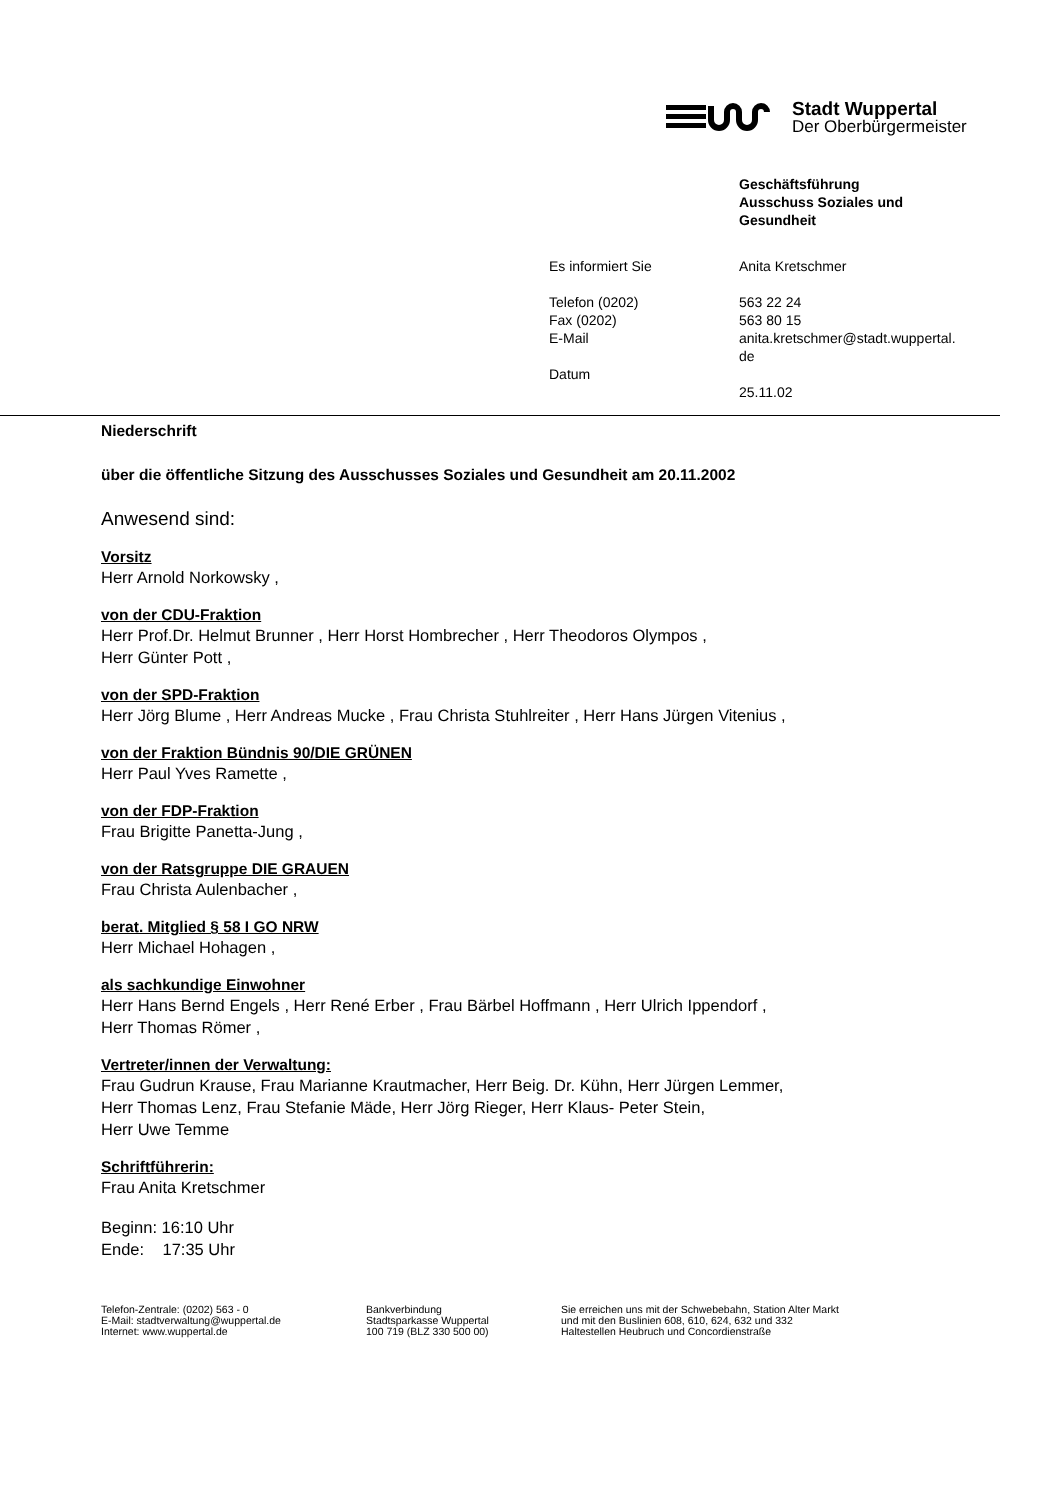Stadt Wuppertal
Der Oberbürgermeister
| | Geschäftsführung Ausschuss Soziales und Gesundheit |
| Es informiert Sie | Anita Kretschmer |
| Telefon (0202) Fax (0202) E-Mail | 563 22 24 563 80 15 anita.kretschmer@stadt.wuppertal. de |
| Datum | 25.11.02 |
Niederschrift
über die öffentliche Sitzung des Ausschusses Soziales und Gesundheit am 20.11.2002
Anwesend sind:
Vorsitz
Herr Arnold Norkowsky ,
von der CDU-Fraktion
Herr Prof.Dr. Helmut Brunner , Herr Horst Hombrecher , Herr Theodoros Olympos ,
Herr Günter Pott ,
von der SPD-Fraktion
Herr Jörg Blume , Herr Andreas Mucke , Frau Christa Stuhlreiter , Herr Hans Jürgen Vitenius ,
von der Fraktion Bündnis 90/DIE GRÜNEN
Herr Paul Yves Ramette ,
von der FDP-Fraktion
Frau Brigitte Panetta-Jung ,
von der Ratsgruppe DIE GRAUEN
Frau Christa Aulenbacher ,
berat. Mitglied § 58 I GO NRW
Herr Michael Hohagen ,
als sachkundige Einwohner
Herr Hans Bernd Engels , Herr René Erber , Frau Bärbel Hoffmann , Herr Ulrich Ippendorf ,
Herr Thomas Römer ,
Vertreter/innen der Verwaltung:
Frau Gudrun Krause, Frau Marianne Krautmacher, Herr Beig. Dr. Kühn, Herr Jürgen Lemmer,
Herr Thomas Lenz, Frau Stefanie Mäde, Herr Jörg Rieger, Herr Klaus- Peter Stein,
Herr Uwe Temme
Schriftführerin:
Frau Anita Kretschmer
Beginn: 16:10 Uhr
Ende: 17:35 Uhr
Telefon-Zentrale: (0202) 563 - 0
E-Mail: stadtverwaltung@wuppertal.de
Internet: www.wuppertal.de
Bankverbindung
Stadtsparkasse Wuppertal
100 719 (BLZ 330 500 00)
Sie erreichen uns mit der Schwebebahn, Station Alter Markt
und mit den Buslinien 608, 610, 624, 632 und 332
Haltestellen Heubruch und Concordienstraße